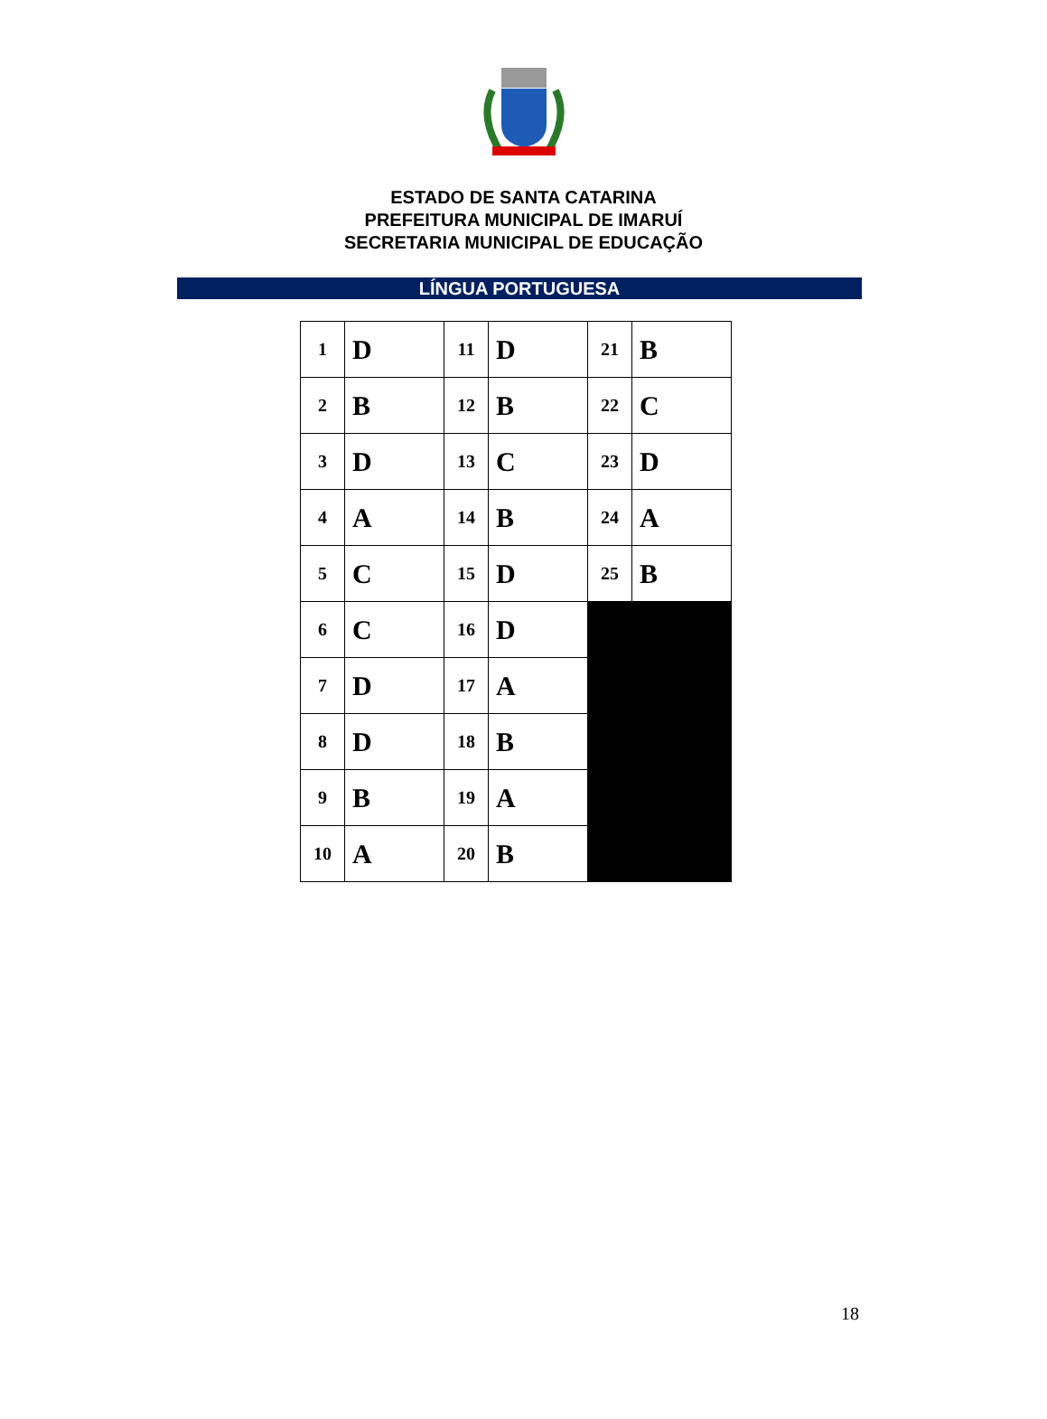ESTADO DE SANTA CATARINA
PREFEITURA MUNICIPAL DE IMARUÍ
SECRETARIA MUNICIPAL DE EDUCAÇÃO
LÍNGUA PORTUGUESA
| 1 | D | 11 | D | 21 | B |
| 2 | B | 12 | B | 22 | C |
| 3 | D | 13 | C | 23 | D |
| 4 | A | 14 | B | 24 | A |
| 5 | C | 15 | D | 25 | B |
| 6 | C | 16 | D | | |
| 7 | D | 17 | A | | |
| 8 | D | 18 | B | | |
| 9 | B | 19 | A | | |
| 10 | A | 20 | B | | |
18